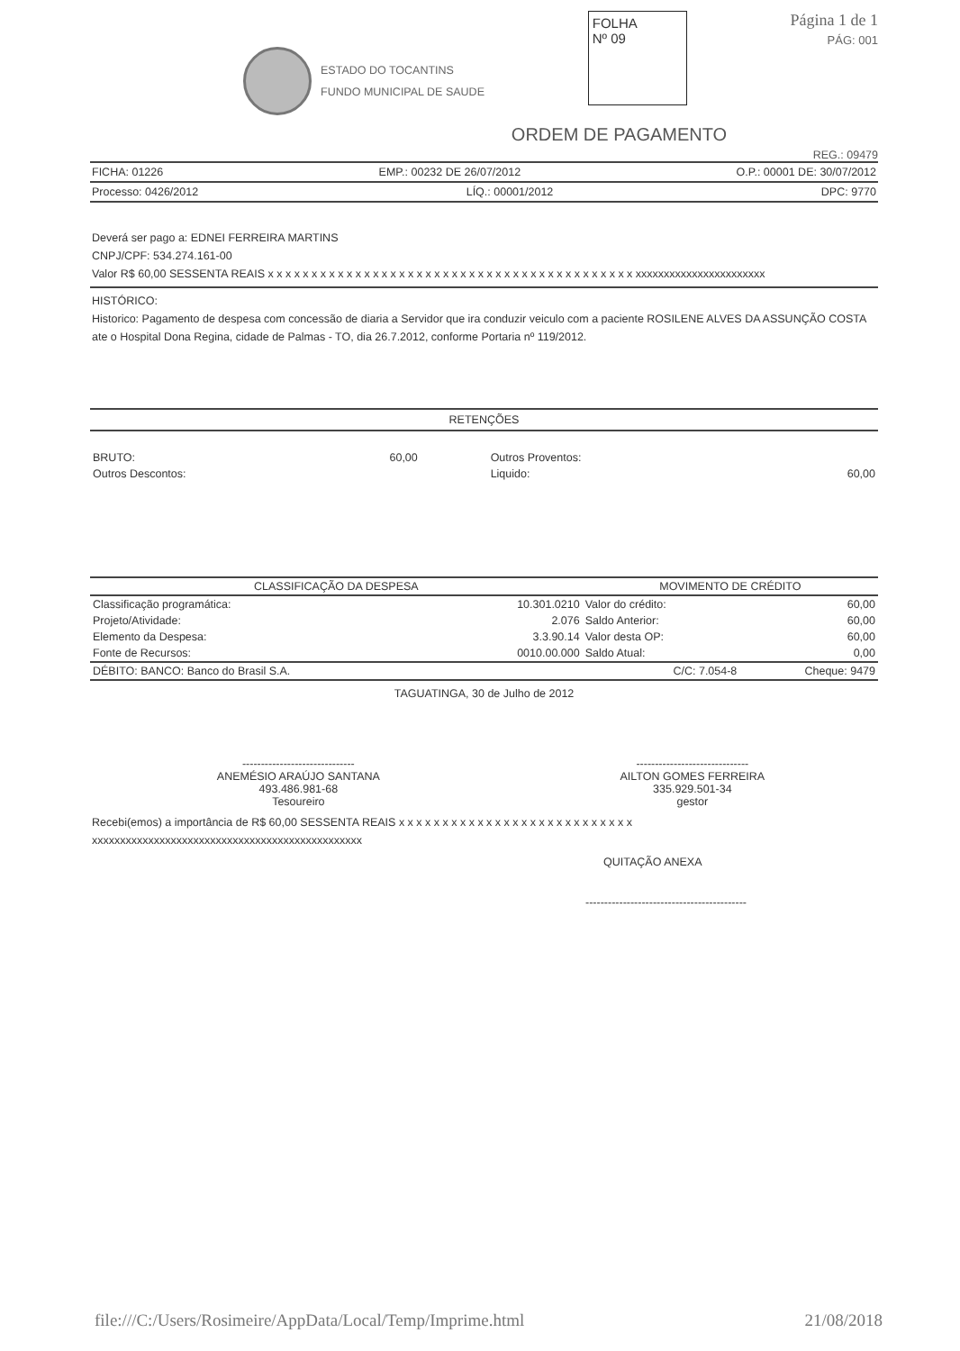ESTADO DO TOCANTINS
FUNDO MUNICIPAL DE SAUDE
FOLHA
Nº 09
Página 1 de 1
PÁG: 001
ORDEM DE PAGAMENTO
REG.: 09479
FICHA: 01226 EMP.: 00232 DE 26/07/2012 O.P.: 00001 DE: 30/07/2012
Processo: 0426/2012 LÍQ.: 00001/2012 DPC: 9770
Deverá ser pago a: EDNEI FERREIRA MARTINS
CNPJ/CPF: 534.274.161-00
Valor R$ 60,00 SESSENTA REAIS x x x x x x x x x x x x x x x x x x x x x x x x x x x x x x x x x x x x x x x x x x xxxxxxxxxxxxxxxxxxxxxxx
HISTÓRICO:
Historico: Pagamento de despesa com concessão de diaria a Servidor que ira conduzir veiculo com a paciente ROSILENE ALVES DA ASSUNÇÃO COSTA ate o Hospital Dona Regina, cidade de Palmas - TO, dia 26.7.2012, conforme Portaria nº 119/2012.
RETENÇÕES
| BRUTO: | 60,00 | Outros Proventos: | |
| Outros Descontos: | | Liquido: | 60,00 |
| CLASSIFICAÇÃO DA DESPESA | | MOVIMENTO DE CRÉDITO | |
| --- | --- | --- | --- |
| Classificação programática: | 10.301.0210 | Valor do crédito: | 60,00 |
| Projeto/Atividade: | 2.076 | Saldo Anterior: | 60,00 |
| Elemento da Despesa: | 3.3.90.14 | Valor desta OP: | 60,00 |
| Fonte de Recursos: | 0010.00.000 | Saldo Atual: | 0,00 |
| DÉBITO: BANCO: Banco do Brasil S.A. | C/C: 7.054-8 | | Cheque: 9479 |
TAGUATINGA, 30 de Julho de 2012
| ------------------------------ ANEMÉSIO ARAÚJO SANTANA 493.486.981-68 Tesoureiro | ------------------------------ AILTON GOMES FERREIRA 335.929.501-34 gestor |
Recebi(emos) a importância de R$ 60,00 SESSENTA REAIS x x x x x x x x x x x x x x x x x x x x x x x x x x x xxxxxxxxxxxxxxxxxxxxxxxxxxxxxxxxxxxxxxxxxxxxxxxx
QUITAÇÃO ANEXA
-------------------------------------------
file:///C:/Users/Rosimeire/AppData/Local/Temp/Imprime.html 21/08/2018